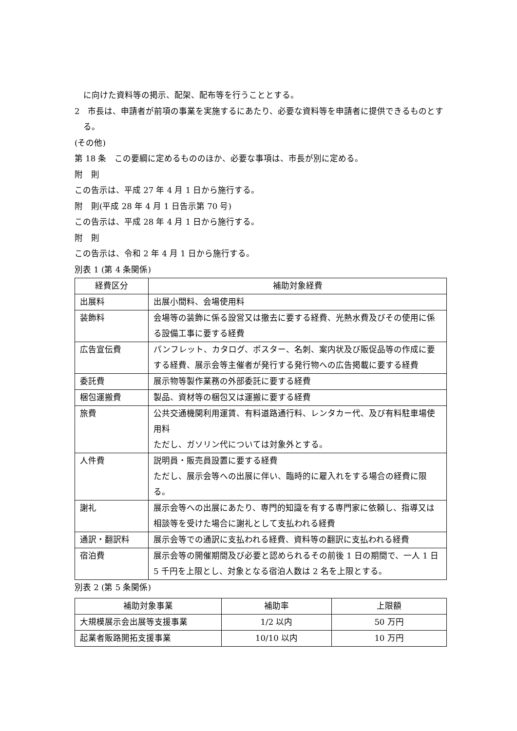に向けた資料等の掲示、配架、配布等を行うこととする。
2　市長は、申請者が前項の事業を実施するにあたり、必要な資料等を申請者に提供できるものとする。
(その他)
第 18 条　この要綱に定めるもののほか、必要な事項は、市長が別に定める。
附　則
この告示は、平成 27 年 4 月 1 日から施行する。
附　則(平成 28 年 4 月 1 日告示第 70 号)
この告示は、平成 28 年 4 月 1 日から施行する。
附　則
この告示は、令和 2 年 4 月 1 日から施行する。
別表 1 (第 4 条関係)
| 経費区分 | 補助対象経費 |
| --- | --- |
| 出展料 | 出展小間料、会場使用料 |
| 装飾料 | 会場等の装飾に係る設営又は撤去に要する経費、光熱水費及びその使用に係る設備工事に要する経費 |
| 広告宣伝費 | パンフレット、カタログ、ポスター、名刺、案内状及び販促品等の作成に要する経費、展示会等主催者が発行する発行物への広告掲載に要する経費 |
| 委託費 | 展示物等製作業務の外部委託に要する経費 |
| 梱包運搬費 | 製品、資材等の梱包又は運搬に要する経費 |
| 旅費 | 公共交通機関利用運賃、有料道路通行料、レンタカー代、及び有料駐車場使用料 ただし、ガソリン代については対象外とする。 |
| 人件費 | 説明員・販売員設置に要する経費 ただし、展示会等への出展に伴い、臨時的に雇入れをする場合の経費に限る。 |
| 謝礼 | 展示会等への出展にあたり、専門的知識を有する専門家に依頼し、指導又は相談等を受けた場合に謝礼として支払われる経費 |
| 通訳・翻訳料 | 展示会等での通訳に支払われる経費、資料等の翻訳に支払われる経費 |
| 宿泊費 | 展示会等の開催期間及び必要と認められるその前後 1 日の期間で、一人 1 日 5 千円を上限とし、対象となる宿泊人数は 2 名を上限とする。 |
別表 2 (第 5 条関係)
| 補助対象事業 | 補助率 | 上限額 |
| --- | --- | --- |
| 大規模展示会出展等支援事業 | 1/2 以内 | 50 万円 |
| 起業者販路開拓支援事業 | 10/10 以内 | 10 万円 |